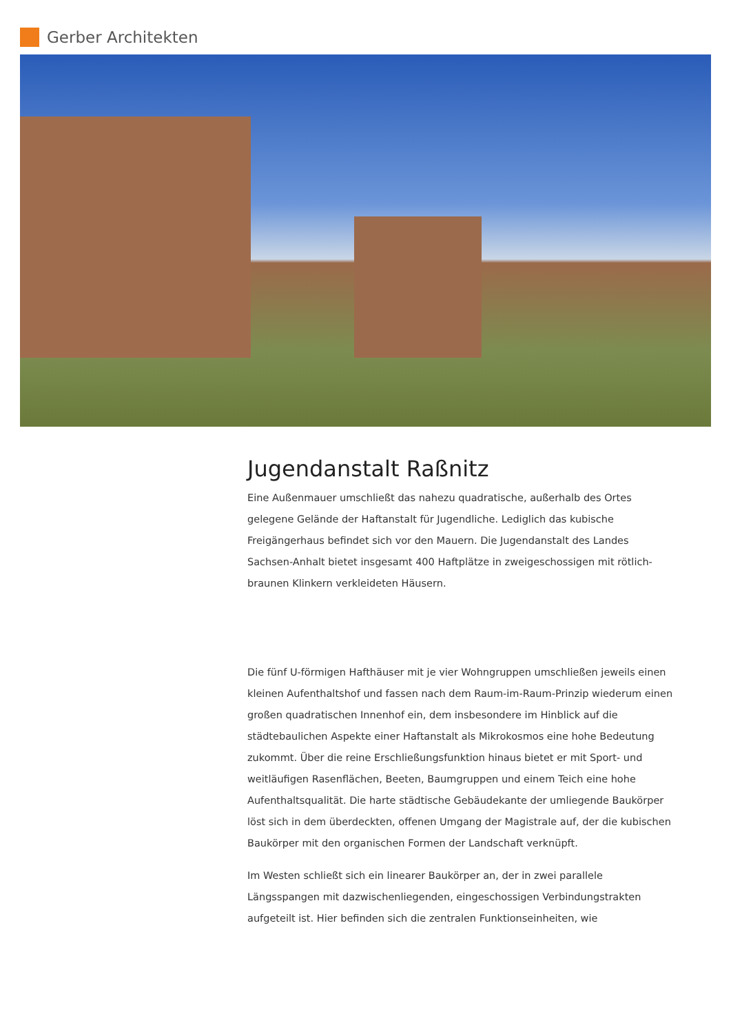Gerber Architekten
Jugendanstalt Raßnitz
Eine Außenmauer umschließt das nahezu quadratische, außerhalb des Ortes gelegene Gelände der Haftanstalt für Jugendliche. Lediglich das kubische Freigängerhaus befindet sich vor den Mauern. Die Jugendanstalt des Landes Sachsen-Anhalt bietet insgesamt 400 Haftplätze in zweigeschossigen mit rötlich-braunen Klinkern verkleideten Häusern.
Die fünf U-förmigen Hafthäuser mit je vier Wohngruppen umschließen jeweils einen kleinen Aufenthaltshof und fassen nach dem Raum-im-Raum-Prinzip wiederum einen großen quadratischen Innenhof ein, dem insbesondere im Hinblick auf die städtebaulichen Aspekte einer Haftanstalt als Mikrokosmos eine hohe Bedeutung zukommt. Über die reine Erschließungsfunktion hinaus bietet er mit Sport- und weitläufigen Rasenflächen, Beeten, Baumgruppen und einem Teich eine hohe Aufenthaltsqualität. Die harte städtische Gebäudekante der umliegende Baukörper löst sich in dem überdeckten, offenen Umgang der Magistrale auf, der die kubischen Baukörper mit den organischen Formen der Landschaft verknüpft.
Im Westen schließt sich ein linearer Baukörper an, der in zwei parallele Längsspangen mit dazwischenliegenden, eingeschossigen Verbindungstrakten aufgeteilt ist. Hier befinden sich die zentralen Funktionseinheiten, wie